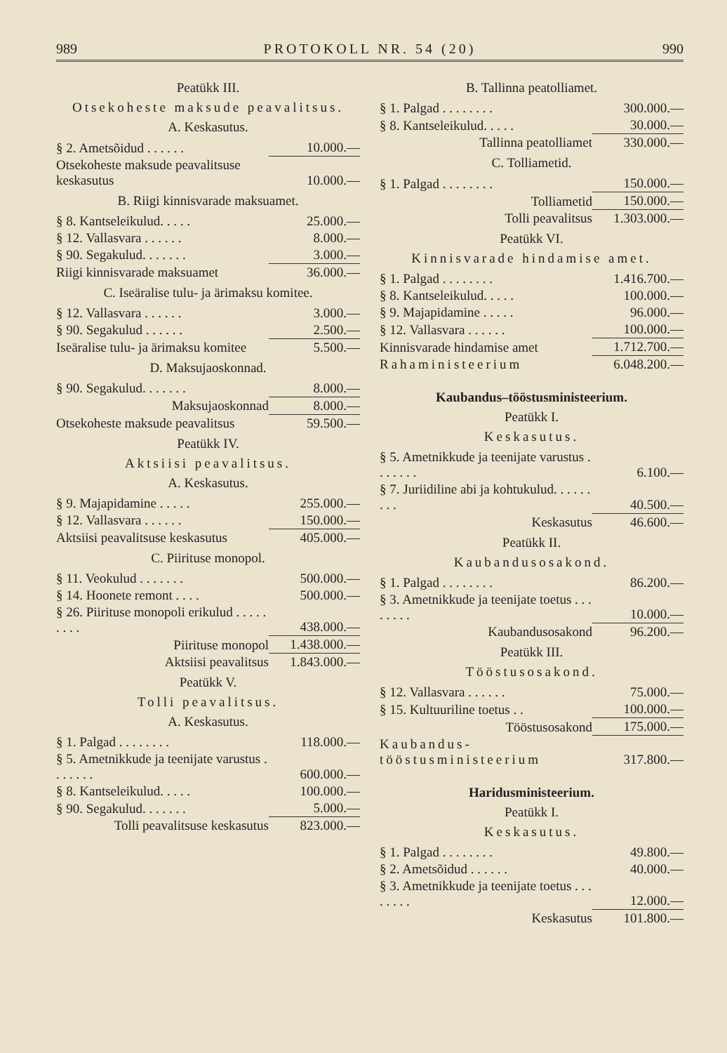989 PROTOKOLL NR. 54 (20) 990
Peatükk III.
Otsekoheste maksude peavalitsus.
A. Keskasutus.
| § 2. Ametsõidud . . . . . . | 10.000.— |
| Otsekoheste maksude peavalitsuse keskasutus | 10.000.— |
B. Riigi kinnisvarade maksuamet.
| § 8. Kantseleikulud. . . . . | 25.000.— |
| § 12. Vallasvara . . . . . . | 8.000.— |
| § 90. Segakulud. . . . . . . | 3.000.— |
| Riigi kinnisvarade maksuamet | 36.000.— |
C. Iseäralise tulu- ja ärimaksu komitee.
| § 12. Vallasvara . . . . . . | 3.000.— |
| § 90. Segakulud . . . . . . | 2.500.— |
| Iseäralise tulu- ja ärimaksu komitee | 5.500.— |
D. Maksujaoskonnad.
| § 90. Segakulud. . . . . . . | 8.000.— |
| Maksujaoskonnad | 8.000.— |
| Otsekoheste maksude peavalitsus | 59.500.— |
Peatükk IV.
Aktsiisi peavalitsus.
A. Keskasutus.
| § 9. Majapidamine . . . . . | 255.000.— |
| § 12. Vallasvara . . . . . . | 150.000.— |
| Aktsiisi peavalitsuse keskasutus | 405.000.— |
C. Piirituse monopol.
| § 11. Veokulud . . . . . . . | 500.000.— |
| § 14. Hoonete remont . . . . | 500.000.— |
| § 26. Piirituse monopoli erikulud . . . . . . . . . | 438.000.— |
| Piirituse monopol | 1.438.000.— |
| Aktsiisi peavalitsus | 1.843.000.— |
Peatükk V.
Tolli peavalitsus.
A. Keskasutus.
| § 1. Palgad . . . . . . . . | 118.000.— |
| § 5. Ametnikkude ja teenijate varustus . . . . . . . | 600.000.— |
| § 8. Kantseleikulud. . . . . | 100.000.— |
| § 90. Segakulud. . . . . . . | 5.000.— |
| Tolli peavalitsuse keskasutus | 823.000.— |
B. Tallinna peatolliamet.
| § 1. Palgad . . . . . . . . | 300.000.— |
| § 8. Kantseleikulud. . . . . | 30.000.— |
| Tallinna peatolliamet | 330.000.— |
C. Tolliametid.
| § 1. Palgad . . . . . . . . | 150.000.— |
| Tolliametid | 150.000.— |
| Tolli peavalitsus | 1.303.000.— |
Peatükk VI.
Kinnisvarade hindamise amet.
| § 1. Palgad . . . . . . . . | 1.416.700.— |
| § 8. Kantseleikulud. . . . . | 100.000.— |
| § 9. Majapidamine . . . . . | 96.000.— |
| § 12. Vallasvara . . . . . . | 100.000.— |
| Kinnisvarade hindamise amet | 1.712.700.— |
| Rahaministeerium | 6.048.200.— |
Kaubandus–tööstusministeerium.
Peatükk I.
Keskasutus.
| § 5. Ametnikkude ja teenijate varustus . . . . . . . | 6.100.— |
| § 7. Juriidiline abi ja kohtukulud. . . . . . . . . | 40.500.— |
| Keskasutus | 46.600.— |
Peatükk II.
Kaubandusosakond.
| § 1. Palgad . . . . . . . . | 86.200.— |
| § 3. Ametnikkude ja teenijate toetus . . . . . . . . | 10.000.— |
| Kaubandusosakond | 96.200.— |
Peatükk III.
Tööstusosakond.
| § 12. Vallasvara . . . . . . | 75.000.— |
| § 15. Kultuuriline toetus . . | 100.000.— |
| Tööstusosakond | 175.000.— |
| Kaubandus-tööstusministeerium | 317.800.— |
Haridusministeerium.
Peatükk I.
Keskasutus.
| § 1. Palgad . . . . . . . . | 49.800.— |
| § 2. Ametsõidud . . . . . . | 40.000.— |
| § 3. Ametnikkude ja teenijate toetus . . . . . . . . | 12.000.— |
| Keskasutus | 101.800.— |